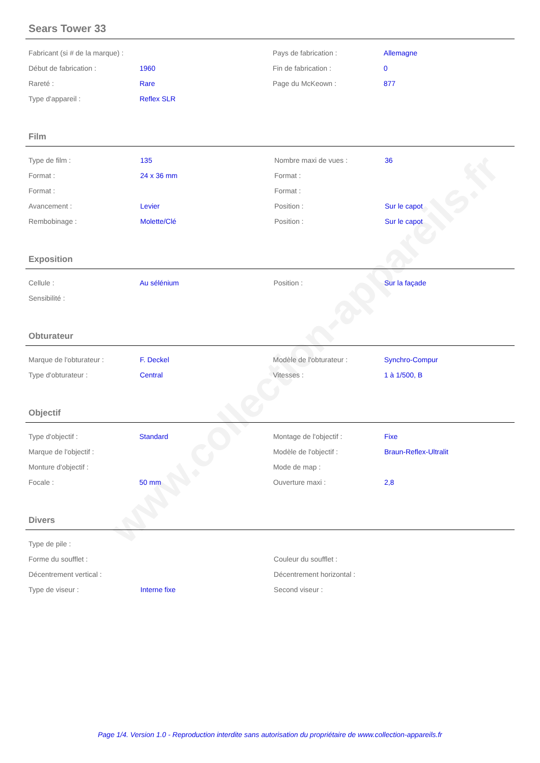www.collection-appareils.fr
Sears Tower 33
| Fabricant (si # de la marque) : | | Pays de fabrication : | Allemagne |
| Début de fabrication : | 1960 | Fin de fabrication : | 0 |
| Rareté : | Rare | Page du McKeown : | 877 |
| Type d'appareil : | Reflex SLR | | |
Film
| Type de film : | 135 | Nombre maxi de vues : | 36 |
| Format : | 24 x 36 mm | Format : | |
| Format : | | Format : | |
| Avancement : | Levier | Position : | Sur le capot |
| Rembobinage : | Molette/Clé | Position : | Sur le capot |
Exposition
| Cellule : | Au sélénium | Position : | Sur la façade |
| Sensibilité : | | | |
Obturateur
| Marque de l'obturateur : | F. Deckel | Modèle de l'obturateur : | Synchro-Compur |
| Type d'obturateur : | Central | Vitesses : | 1 à 1/500, B |
Objectif
| Type d'objectif : | Standard | Montage de l'objectif : | Fixe |
| Marque de l'objectif : | | Modèle de l'objectif : | Braun-Reflex-Ultralit |
| Monture d'objectif : | | Mode de map : | |
| Focale : | 50 mm | Ouverture maxi : | 2,8 |
Divers
| Type de pile : | | | |
| Forme du soufflet : | | Couleur du soufflet : | |
| Décentrement vertical : | | Décentrement horizontal : | |
| Type de viseur : | Interne fixe | Second viseur : | |
Page 1/4. Version 1.0 - Reproduction interdite sans autorisation du propriétaire de www.collection-appareils.fr